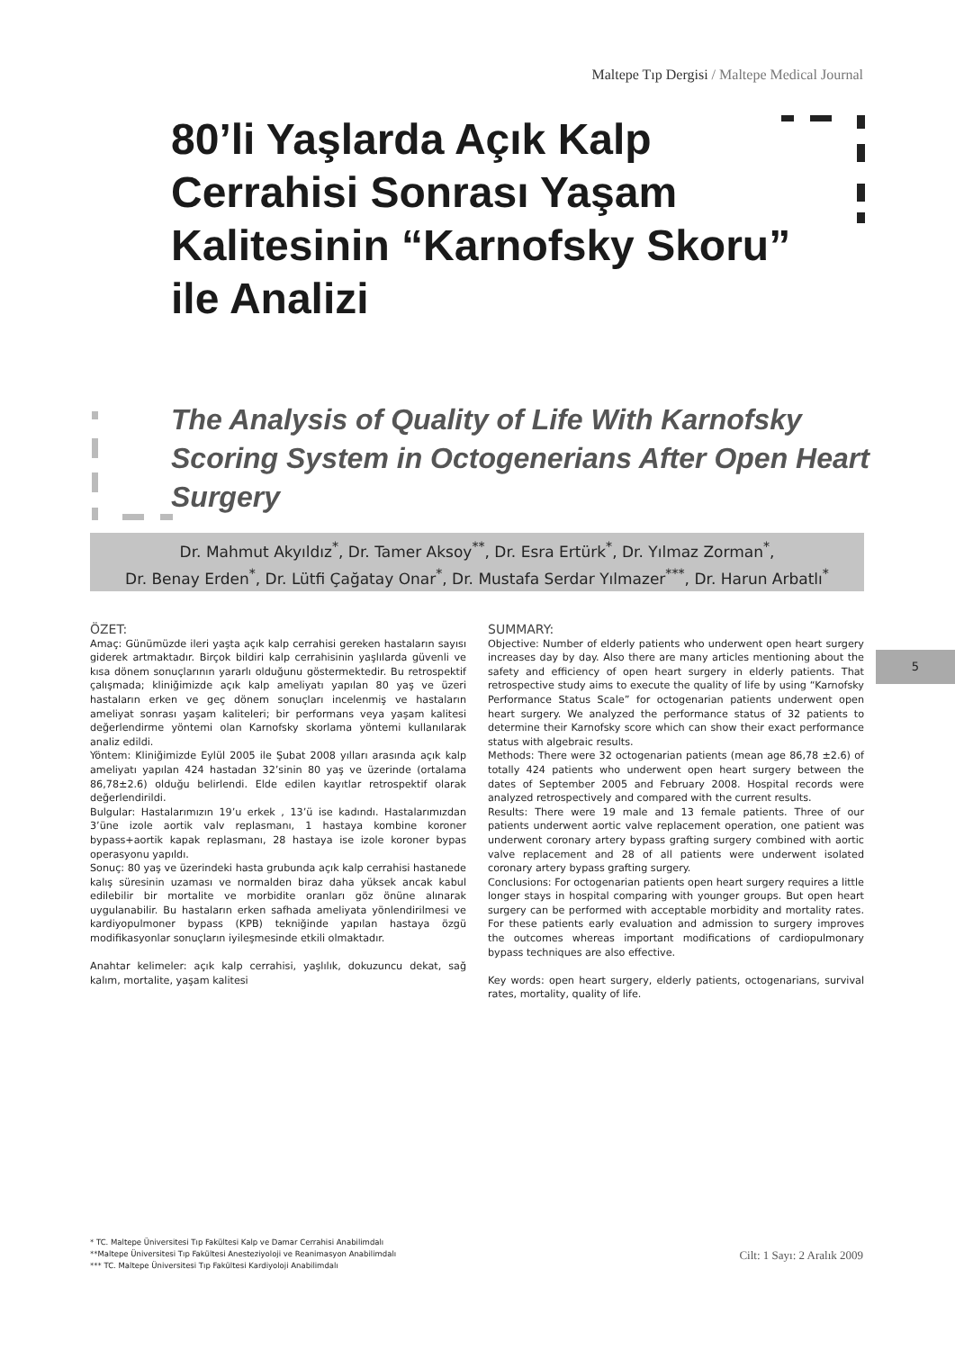Maltepe Tıp Dergisi / Maltepe Medical Journal
80’li Yaşlarda Açık Kalp Cerrahisi Sonrası Yaşam Kalitesinin “Karnofsky Skoru” ile Analizi
The Analysis of Quality of Life With Karnofsky Scoring System in Octogenerians After Open Heart Surgery
Dr. Mahmut Akyıldız<sup>*</sup>, Dr. Tamer Aksoy<sup>**</sup>, Dr. Esra Ertürk<sup>*</sup>, Dr. Yılmaz Zorman<sup>*</sup>,
Dr. Benay Erden<sup>*</sup>, Dr. Lütfi Çağatay Onar<sup>*</sup>, Dr. Mustafa Serdar Yılmazer<sup>***</sup>, Dr. Harun Arbatlı<sup>*</sup>
ÖZET:
Amaç: Günümüzde ileri yaşta açık kalp cerrahisi gereken hastaların sayısı giderek artmaktadır. Birçok bildiri kalp cerrahisinin yaşlılarda güvenli ve kısa dönem sonuçlarının yararlı olduğunu göstermektedir. Bu retrospektif çalışmada; kliniğimizde açık kalp ameliyatı yapılan 80 yaş ve üzeri hastaların erken ve geç dönem sonuçları incelenmiş ve hastaların ameliyat sonrası yaşam kaliteleri; bir performans veya yaşam kalitesi değerlendirme yöntemi olan Karnofsky skorlama yöntemi kullanılarak analiz edildi.
Yöntem: Kliniğimizde Eylül 2005 ile Şubat 2008 yılları arasında açık kalp ameliyatı yapılan 424 hastadan 32’sinin 80 yaş ve üzerinde (ortalama 86,78±2.6) olduğu belirlendi. Elde edilen kayıtlar retrospektif olarak değerlendirildi.
Bulgular: Hastalarımızın 19’u erkek , 13’ü ise kadındı. Hastalarımızdan 3’üne izole aortik valv replasmanı, 1 hastaya kombine koroner bypass+aortik kapak replasmanı, 28 hastaya ise izole koroner bypas operasyonu yapıldı.
Sonuç: 80 yaş ve üzerindeki hasta grubunda açık kalp cerrahisi hastanede kalış süresinin uzaması ve normalden biraz daha yüksek ancak kabul edilebilir bir mortalite ve morbidite oranları göz önüne alınarak uygulanabilir. Bu hastaların erken safhada ameliyata yönlendirilmesi ve kardiyopulmoner bypass (KPB) tekniğinde yapılan hastaya özgü modifikasyonlar sonuçların iyileşmesinde etkili olmaktadır.
Anahtar kelimeler: açık kalp cerrahisi, yaşlılık, dokuzuncu dekat, sağ kalım, mortalite, yaşam kalitesi
SUMMARY:
Objective: Number of elderly patients who underwent open heart surgery increases day by day. Also there are many articles mentioning about the safety and efficiency of open heart surgery in elderly patients. That retrospective study aims to execute the quality of life by using “Karnofsky Performance Status Scale” for octogenarian patients underwent open heart surgery. We analyzed the performance status of 32 patients to determine their Karnofsky score which can show their exact performance status with algebraic results.
Methods: There were 32 octogenarian patients (mean age 86,78 ±2.6) of totally 424 patients who underwent open heart surgery between the dates of September 2005 and February 2008. Hospital records were analyzed retrospectively and compared with the current results.
Results: There were 19 male and 13 female patients. Three of our patients underwent aortic valve replacement operation, one patient was underwent coronary artery bypass grafting surgery combined with aortic valve replacement and 28 of all patients were underwent isolated coronary artery bypass grafting surgery.
Conclusions: For octogenarian patients open heart surgery requires a little longer stays in hospital comparing with younger groups. But open heart surgery can be performed with acceptable morbidity and mortality rates. For these patients early evaluation and admission to surgery improves the outcomes whereas important modifications of cardiopulmonary bypass techniques are also effective.
Key words: open heart surgery, elderly patients, octogenarians, survival rates, mortality, quality of life.
5
* TC. Maltepe Üniversitesi Tıp Fakültesi Kalp ve Damar Cerrahisi Anabilimdalı
**Maltepe Üniversitesi Tıp Fakültesi Anesteziyoloji ve Reanimasyon Anabilimdalı
*** TC. Maltepe Üniversitesi Tıp Fakültesi Kardiyoloji Anabilimdalı
Cilt: 1 Sayı: 2 Aralık 2009